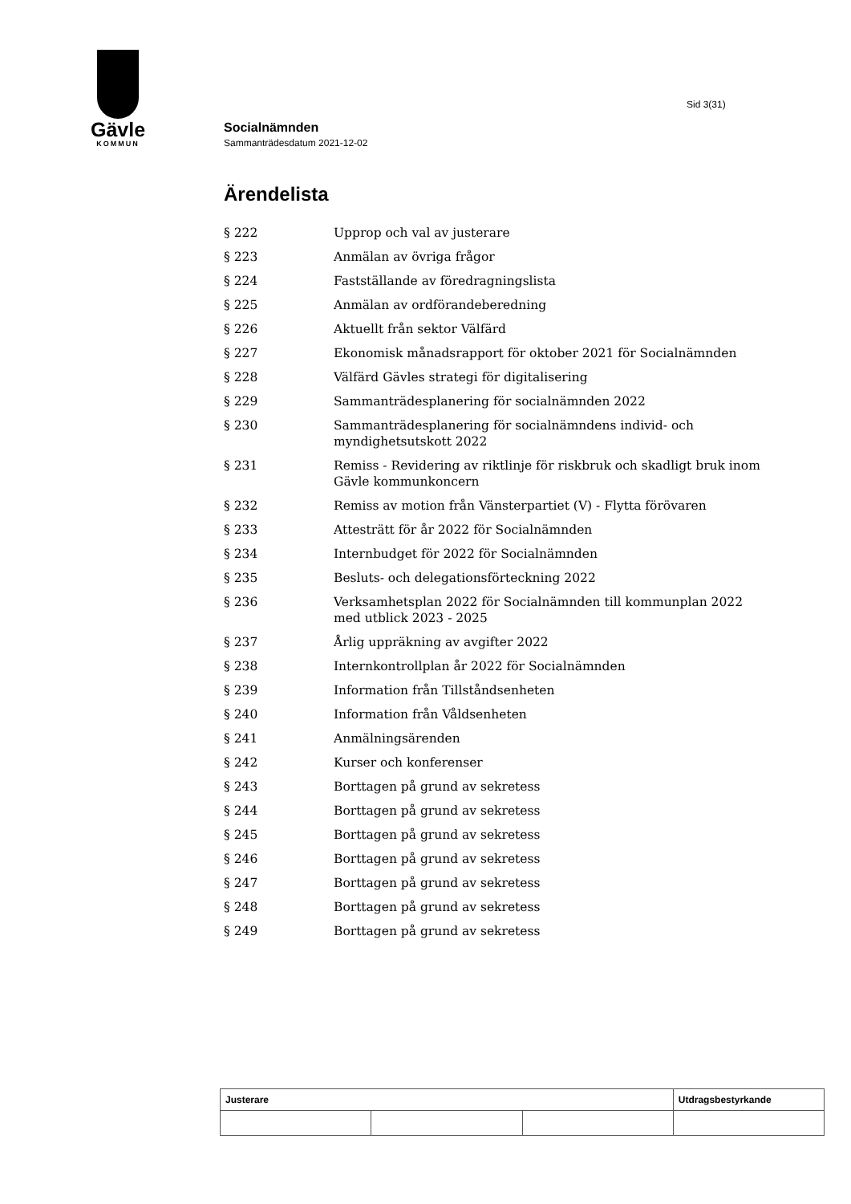Gävle
KOMMUN
Sid 3(31)
Socialnämnden
Sammanträdesdatum 2021-12-02
Ärendelista
| § 222 | Upprop och val av justerare |
| § 223 | Anmälan av övriga frågor |
| § 224 | Fastställande av föredragningslista |
| § 225 | Anmälan av ordförandeberedning |
| § 226 | Aktuellt från sektor Välfärd |
| § 227 | Ekonomisk månadsrapport för oktober 2021 för Socialnämnden |
| § 228 | Välfärd Gävles strategi för digitalisering |
| § 229 | Sammanträdesplanering för socialnämnden 2022 |
| § 230 | Sammanträdesplanering för socialnämndens individ- och myndighetsutskott 2022 |
| § 231 | Remiss - Revidering av riktlinje för riskbruk och skadligt bruk inom Gävle kommunkoncern |
| § 232 | Remiss av motion från Vänsterpartiet (V) - Flytta förövaren |
| § 233 | Attesträtt för år 2022 för Socialnämnden |
| § 234 | Internbudget för 2022 för Socialnämnden |
| § 235 | Besluts- och delegationsförteckning 2022 |
| § 236 | Verksamhetsplan 2022 för Socialnämnden till kommunplan 2022 med utblick 2023 - 2025 |
| § 237 | Årlig uppräkning av avgifter 2022 |
| § 238 | Internkontrollplan år 2022 för Socialnämnden |
| § 239 | Information från Tillståndsenheten |
| § 240 | Information från Våldsenheten |
| § 241 | Anmälningsärenden |
| § 242 | Kurser och konferenser |
| § 243 | Borttagen på grund av sekretess |
| § 244 | Borttagen på grund av sekretess |
| § 245 | Borttagen på grund av sekretess |
| § 246 | Borttagen på grund av sekretess |
| § 247 | Borttagen på grund av sekretess |
| § 248 | Borttagen på grund av sekretess |
| § 249 | Borttagen på grund av sekretess |
| Justerare | | | Utdragsbestyrkande |
| --- | --- | --- | --- |